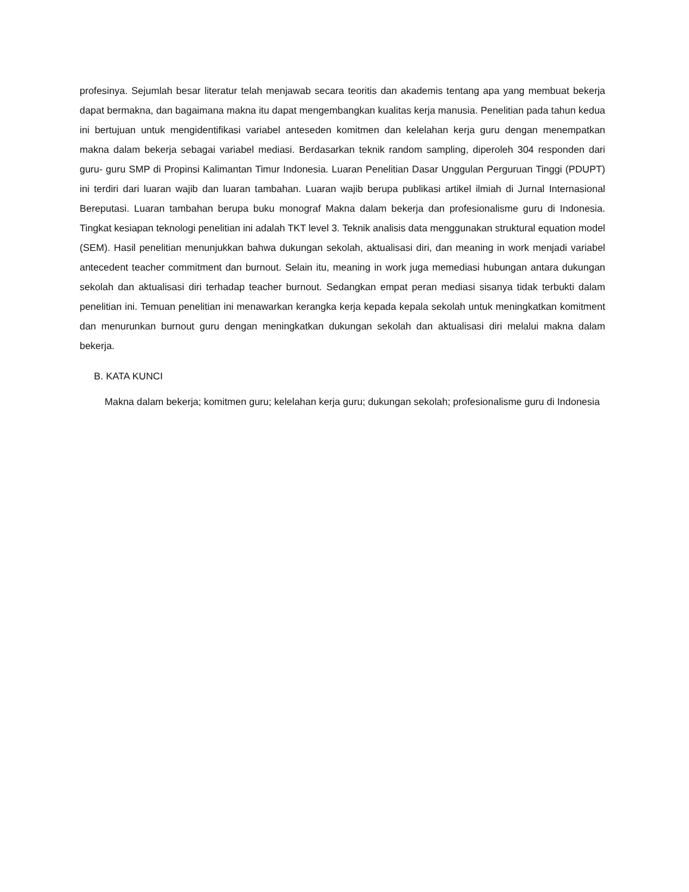profesinya. Sejumlah besar literatur telah menjawab secara teoritis dan akademis tentang apa yang membuat bekerja dapat bermakna, dan bagaimana makna itu dapat mengembangkan kualitas kerja manusia. Penelitian pada tahun kedua ini bertujuan untuk mengidentifikasi variabel anteseden komitmen dan kelelahan kerja guru dengan menempatkan makna dalam bekerja sebagai variabel mediasi. Berdasarkan teknik random sampling, diperoleh 304 responden dari guru- guru SMP di Propinsi Kalimantan Timur Indonesia. Luaran Penelitian Dasar Unggulan Perguruan Tinggi (PDUPT) ini terdiri dari luaran wajib dan luaran tambahan. Luaran wajib berupa publikasi artikel ilmiah di Jurnal Internasional Bereputasi. Luaran tambahan berupa buku monograf Makna dalam bekerja dan profesionalisme guru di Indonesia. Tingkat kesiapan teknologi penelitian ini adalah TKT level 3. Teknik analisis data menggunakan struktural equation model (SEM). Hasil penelitian menunjukkan bahwa dukungan sekolah, aktualisasi diri, dan meaning in work menjadi variabel antecedent teacher commitment dan burnout. Selain itu, meaning in work juga memediasi hubungan antara dukungan sekolah dan aktualisasi diri terhadap teacher burnout. Sedangkan empat peran mediasi sisanya tidak terbukti dalam penelitian ini. Temuan penelitian ini menawarkan kerangka kerja kepada kepala sekolah untuk meningkatkan komitment dan menurunkan burnout guru dengan meningkatkan dukungan sekolah dan aktualisasi diri melalui makna dalam bekerja.
B. KATA KUNCI
Makna dalam bekerja; komitmen guru; kelelahan kerja guru; dukungan sekolah; profesionalisme guru di Indonesia